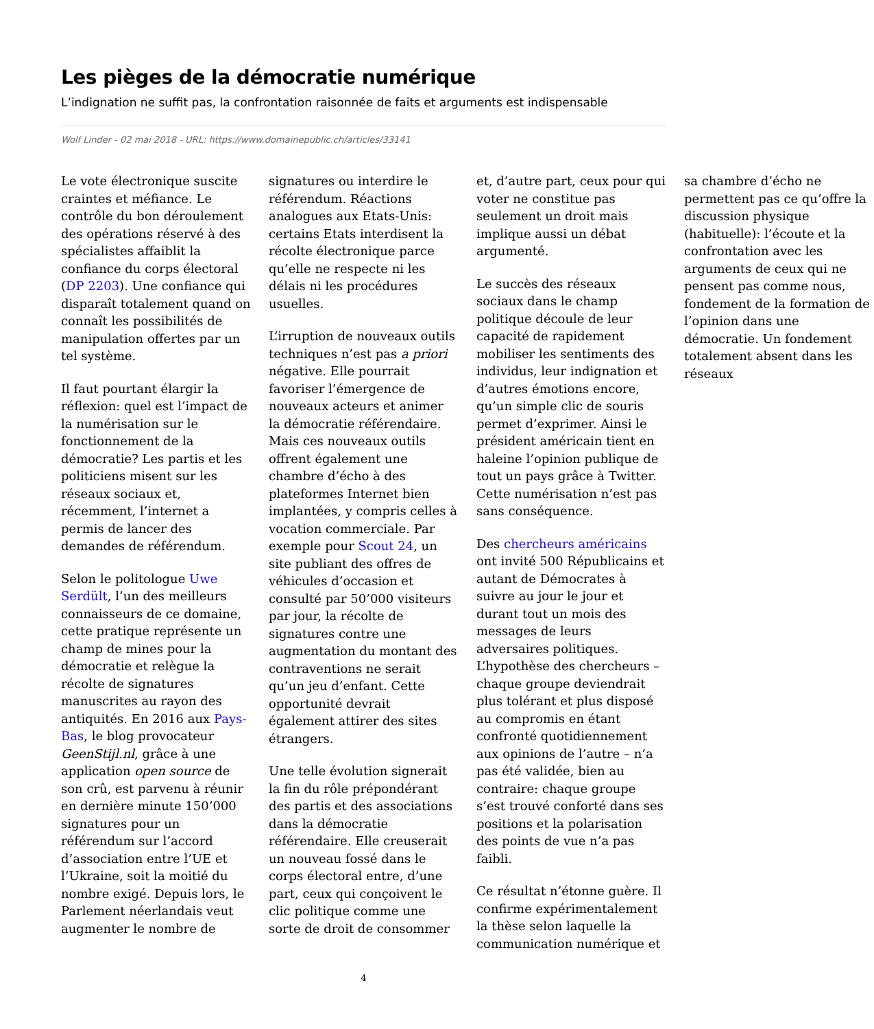Les pièges de la démocratie numérique
L’indignation ne suffit pas, la confrontation raisonnée de faits et arguments est indispensable
Wolf Linder - 02 mai 2018 - URL: https://www.domainepublic.ch/articles/33141
Le vote électronique suscite craintes et méfiance. Le contrôle du bon déroulement des opérations réservé à des spécialistes affaiblit la confiance du corps électoral (DP 2203). Une confiance qui disparaît totalement quand on connaît les possibilités de manipulation offertes par un tel système.
Il faut pourtant élargir la réflexion: quel est l’impact de la numérisation sur le fonctionnement de la démocratie? Les partis et les politiciens misent sur les réseaux sociaux et, récemment, l’internet a permis de lancer des demandes de référendum.
Selon le politologue Uwe Serdült, l’un des meilleurs connaisseurs de ce domaine, cette pratique représente un champ de mines pour la démocratie et relègue la récolte de signatures manuscrites au rayon des antiquités. En 2016 aux Pays-Bas, le blog provocateur GeenStijl.nl, grâce à une application open source de son crû, est parvenu à réunir en dernière minute 150’000 signatures pour un référendum sur l’accord d’association entre l’UE et l’Ukraine, soit la moitié du nombre exigé. Depuis lors, le Parlement néerlandais veut augmenter le nombre de signatures ou interdire le référendum. Réactions analogues aux Etats-Unis: certains Etats interdisent la récolte électronique parce qu’elle ne respecte ni les délais ni les procédures usuelles.
L’irruption de nouveaux outils techniques n’est pas a priori négative. Elle pourrait favoriser l’émergence de nouveaux acteurs et animer la démocratie référendaire. Mais ces nouveaux outils offrent également une chambre d’écho à des plateformes Internet bien implantées, y compris celles à vocation commerciale. Par exemple pour Scout 24, un site publiant des offres de véhicules d’occasion et consulté par 50’000 visiteurs par jour, la récolte de signatures contre une augmentation du montant des contraventions ne serait qu’un jeu d’enfant. Cette opportunité devrait également attirer des sites étrangers.
Une telle évolution signerait la fin du rôle prépondérant des partis et des associations dans la démocratie référendaire. Elle creuserait un nouveau fossé dans le corps électoral entre, d’une part, ceux qui conçoivent le clic politique comme une sorte de droit de consommer et, d’autre part, ceux pour qui voter ne constitue pas seulement un droit mais implique aussi un débat argumenté.
Le succès des réseaux sociaux dans le champ politique découle de leur capacité de rapidement mobiliser les sentiments des individus, leur indignation et d’autres émotions encore, qu’un simple clic de souris permet d’exprimer. Ainsi le président américain tient en haleine l’opinion publique de tout un pays grâce à Twitter. Cette numérisation n’est pas sans conséquence.
Des chercheurs américains ont invité 500 Républicains et autant de Démocrates à suivre au jour le jour et durant tout un mois des messages de leurs adversaires politiques. L’hypothèse des chercheurs – chaque groupe deviendrait plus tolérant et plus disposé au compromis en étant confronté quotidiennement aux opinions de l’autre – n’a pas été validée, bien au contraire: chaque groupe s’est trouvé conforté dans ses positions et la polarisation des points de vue n’a pas faibli.
Ce résultat n’étonne guère. Il confirme expérimentalement la thèse selon laquelle la communication numérique et sa chambre d’écho ne permettent pas ce qu’offre la discussion physique (habituelle): l’écoute et la confrontation avec les arguments de ceux qui ne pensent pas comme nous, fondement de la formation de l’opinion dans une démocratie. Un fondement totalement absent dans les réseaux
4